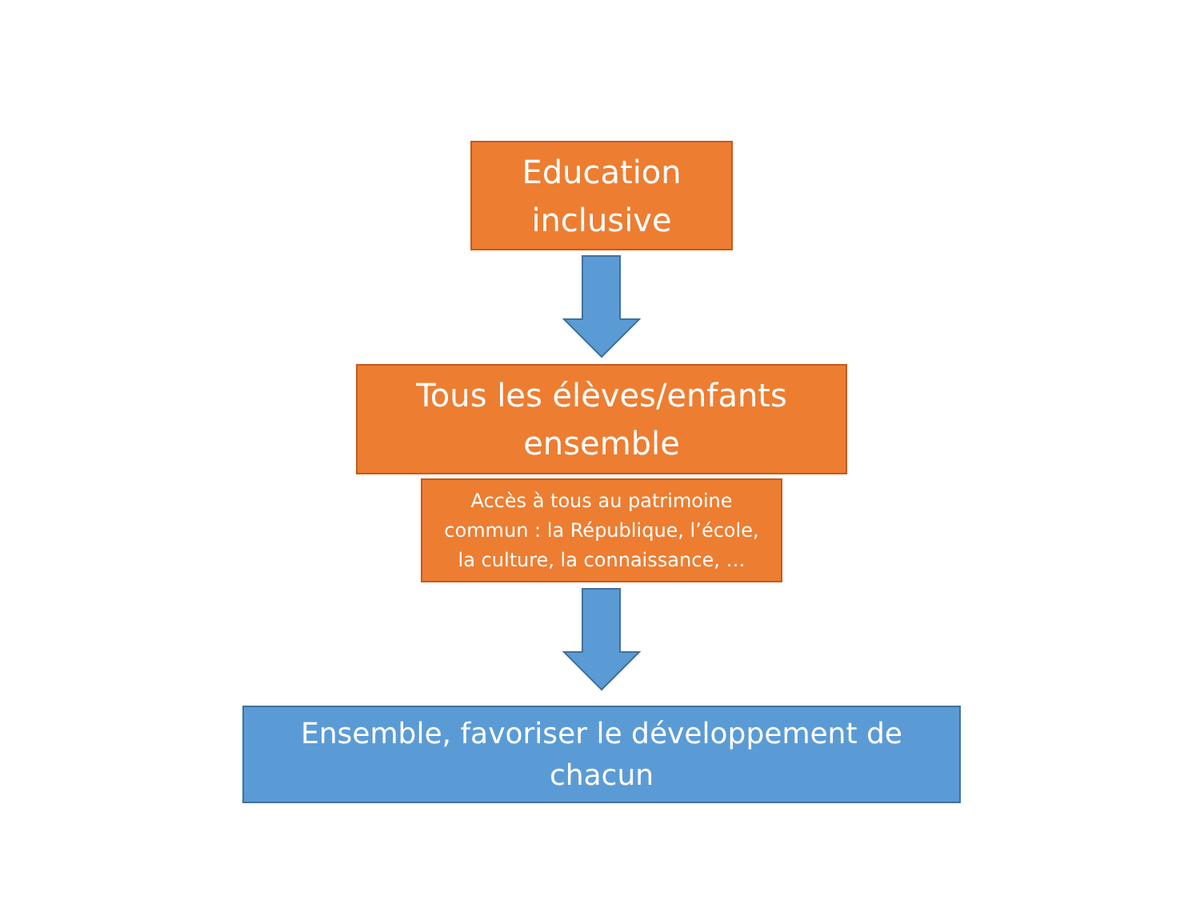Education
inclusive
Tous les élèves/enfants
ensemble
Accès à tous au patrimoine
commun : la République, l’école,
la culture, la connaissance, …
Ensemble, favoriser le développement de
chacun